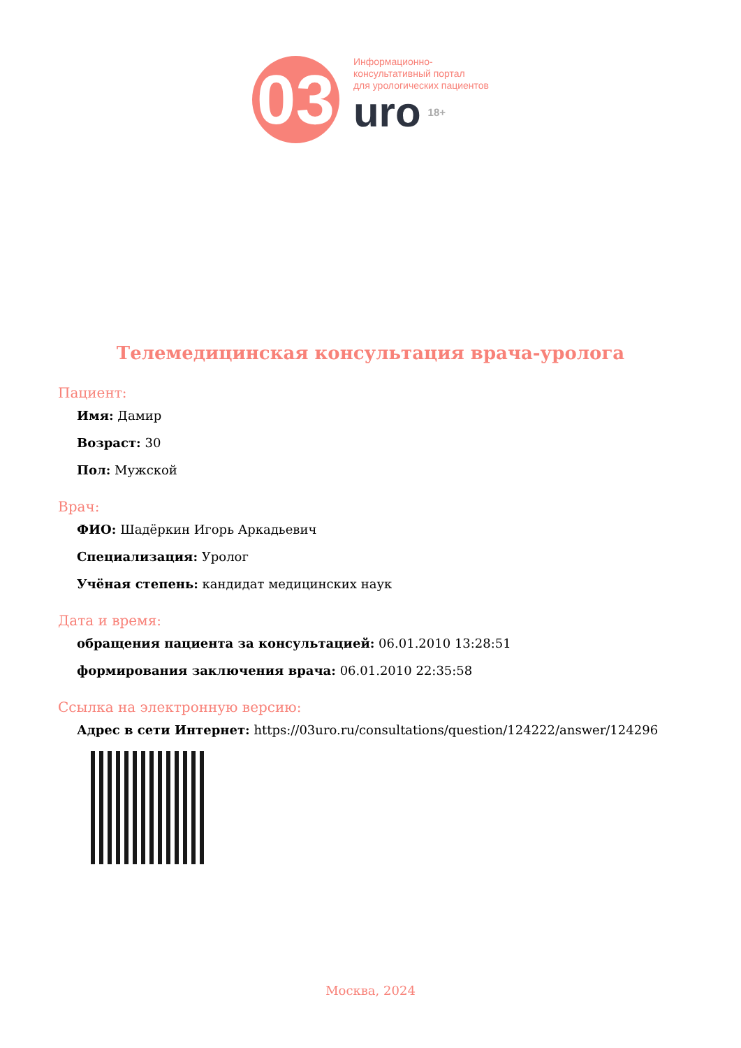03
Информационно-
консультативный портал
для урологических пациентов
uro 18+
Телемедицинская консультация врача-уролога
Пациент:
Имя: Дамир
Возраст: 30
Пол: Мужской
Врач:
ФИО: Шадёркин Игорь Аркадьевич
Специализация: Уролог
Учёная степень: кандидат медицинских наук
Дата и время:
обращения пациента за консультацией: 06.01.2010 13:28:51
формирования заключения врача: 06.01.2010 22:35:58
Ссылка на электронную версию:
Адрес в сети Интернет: https://03uro.ru/consultations/question/124222/answer/124296
Москва, 2024